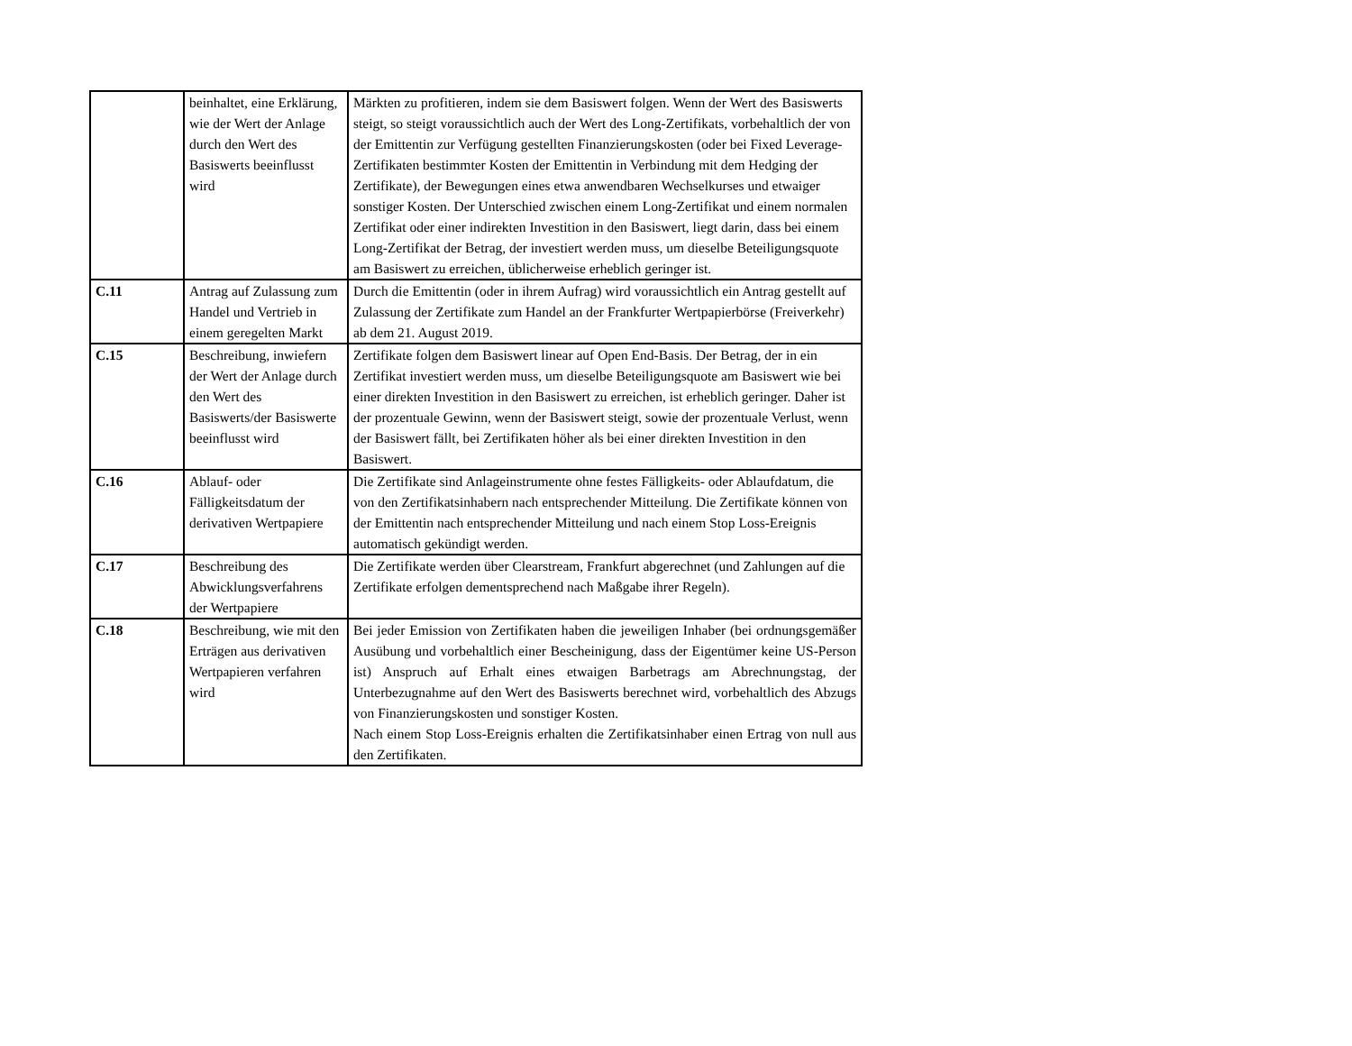| | beinhaltet, eine Erklärung, wie der Wert der Anlage durch den Wert des Basiswerts beeinflusst wird | Märkten zu profitieren, indem sie dem Basiswert folgen. Wenn der Wert des Basiswerts steigt, so steigt voraussichtlich auch der Wert des Long-Zertifikats, vorbehaltlich der von der Emittentin zur Verfügung gestellten Finanzierungskosten (oder bei Fixed Leverage-Zertifikaten bestimmter Kosten der Emittentin in Verbindung mit dem Hedging der Zertifikate), der Bewegungen eines etwa anwendbaren Wechselkurses und etwaiger sonstiger Kosten. Der Unterschied zwischen einem Long-Zertifikat und einem normalen Zertifikat oder einer indirekten Investition in den Basiswert, liegt darin, dass bei einem Long-Zertifikat der Betrag, der investiert werden muss, um dieselbe Beteiligungsquote am Basiswert zu erreichen, üblicherweise erheblich geringer ist. |
| C.11 | Antrag auf Zulassung zum Handel und Vertrieb in einem geregelten Markt | Durch die Emittentin (oder in ihrem Aufrag) wird voraussichtlich ein Antrag gestellt auf Zulassung der Zertifikate zum Handel an der Frankfurter Wertpapierbörse (Freiverkehr) ab dem 21. August 2019. |
| C.15 | Beschreibung, inwiefern der Wert der Anlage durch den Wert des Basiswerts/der Basiswerte beeinflusst wird | Zertifikate folgen dem Basiswert linear auf Open End-Basis. Der Betrag, der in ein Zertifikat investiert werden muss, um dieselbe Beteiligungsquote am Basiswert wie bei einer direkten Investition in den Basiswert zu erreichen, ist erheblich geringer. Daher ist der prozentuale Gewinn, wenn der Basiswert steigt, sowie der prozentuale Verlust, wenn der Basiswert fällt, bei Zertifikaten höher als bei einer direkten Investition in den Basiswert. |
| C.16 | Ablauf- oder Fälligkeitsdatum der derivativen Wertpapiere | Die Zertifikate sind Anlageinstrumente ohne festes Fälligkeits- oder Ablaufdatum, die von den Zertifikatsinhabern nach entsprechender Mitteilung. Die Zertifikate können von der Emittentin nach entsprechender Mitteilung und nach einem Stop Loss-Ereignis automatisch gekündigt werden. |
| C.17 | Beschreibung des Abwicklungsverfahrens der Wertpapiere | Die Zertifikate werden über Clearstream, Frankfurt abgerechnet (und Zahlungen auf die Zertifikate erfolgen dementsprechend nach Maßgabe ihrer Regeln). |
| C.18 | Beschreibung, wie mit den Erträgen aus derivativen Wertpapieren verfahren wird | Bei jeder Emission von Zertifikaten haben die jeweiligen Inhaber (bei ordnungsgemäßer Ausübung und vorbehaltlich einer Bescheinigung, dass der Eigentümer keine US-Person ist) Anspruch auf Erhalt eines etwaigen Barbetrags am Abrechnungstag, der Unterbezugnahme auf den Wert des Basiswerts berechnet wird, vorbehaltlich des Abzugs von Finanzierungskosten und sonstiger Kosten. Nach einem Stop Loss-Ereignis erhalten die Zertifikatsinhaber einen Ertrag von null aus den Zertifikaten. |